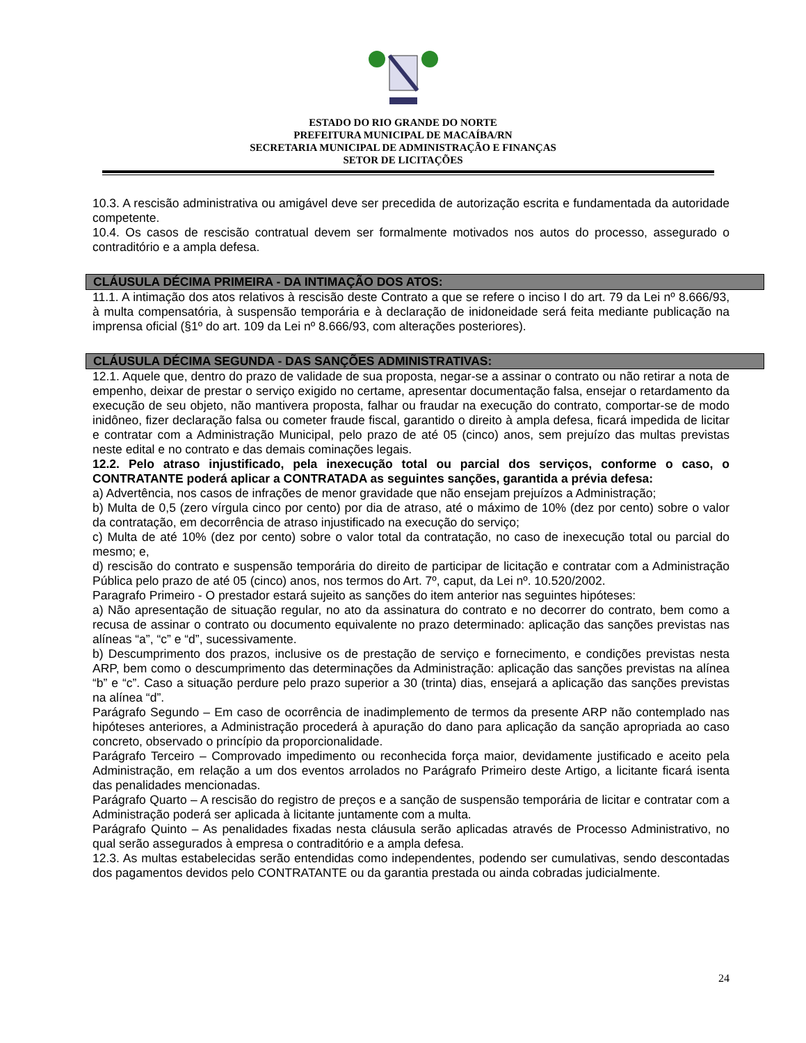ESTADO DO RIO GRANDE DO NORTE
PREFEITURA MUNICIPAL DE MACAÍBA/RN
SECRETARIA MUNICIPAL DE ADMINISTRAÇÃO E FINANÇAS
SETOR DE LICITAÇÕES
10.3. A rescisão administrativa ou amigável deve ser precedida de autorização escrita e fundamentada da autoridade competente.
10.4. Os casos de rescisão contratual devem ser formalmente motivados nos autos do processo, assegurado o contraditório e a ampla defesa.
CLÁUSULA DÉCIMA PRIMEIRA - DA INTIMAÇÃO DOS ATOS:
11.1. A intimação dos atos relativos à rescisão deste Contrato a que se refere o inciso I do art. 79 da Lei nº 8.666/93, à multa compensatória, à suspensão temporária e à declaração de inidoneidade será feita mediante publicação na imprensa oficial (§1º do art. 109 da Lei nº 8.666/93, com alterações posteriores).
CLÁUSULA DÉCIMA SEGUNDA - DAS SANÇÕES ADMINISTRATIVAS:
12.1. Aquele que, dentro do prazo de validade de sua proposta, negar-se a assinar o contrato ou não retirar a nota de empenho, deixar de prestar o serviço exigido no certame, apresentar documentação falsa, ensejar o retardamento da execução de seu objeto, não mantivera proposta, falhar ou fraudar na execução do contrato, comportar-se de modo inidôneo, fizer declaração falsa ou cometer fraude fiscal, garantido o direito à ampla defesa, ficará impedida de licitar e contratar com a Administração Municipal, pelo prazo de até 05 (cinco) anos, sem prejuízo das multas previstas neste edital e no contrato e das demais cominações legais.
12.2. Pelo atraso injustificado, pela inexecução total ou parcial dos serviços, conforme o caso, o CONTRATANTE poderá aplicar a CONTRATADA as seguintes sanções, garantida a prévia defesa:
a) Advertência, nos casos de infrações de menor gravidade que não ensejam prejuízos a Administração;
b) Multa de 0,5 (zero vírgula cinco por cento) por dia de atraso, até o máximo de 10% (dez por cento) sobre o valor da contratação, em decorrência de atraso injustificado na execução do serviço;
c) Multa de até 10% (dez por cento) sobre o valor total da contratação, no caso de inexecução total ou parcial do mesmo; e,
d) rescisão do contrato e suspensão temporária do direito de participar de licitação e contratar com a Administração Pública pelo prazo de até 05 (cinco) anos, nos termos do Art. 7º, caput, da Lei nº. 10.520/2002.
Paragrafo Primeiro - O prestador estará sujeito as sanções do item anterior nas seguintes hipóteses:
a) Não apresentação de situação regular, no ato da assinatura do contrato e no decorrer do contrato, bem como a recusa de assinar o contrato ou documento equivalente no prazo determinado: aplicação das sanções previstas nas alíneas “a”, “c” e “d”, sucessivamente.
b) Descumprimento dos prazos, inclusive os de prestação de serviço e fornecimento, e condições previstas nesta ARP, bem como o descumprimento das determinações da Administração: aplicação das sanções previstas na alínea “b” e “c”. Caso a situação perdure pelo prazo superior a 30 (trinta) dias, ensejará a aplicação das sanções previstas na alínea “d”.
Parágrafo Segundo – Em caso de ocorrência de inadimplemento de termos da presente ARP não contemplado nas hipóteses anteriores, a Administração procederá à apuração do dano para aplicação da sanção apropriada ao caso concreto, observado o princípio da proporcionalidade.
Parágrafo Terceiro – Comprovado impedimento ou reconhecida força maior, devidamente justificado e aceito pela Administração, em relação a um dos eventos arrolados no Parágrafo Primeiro deste Artigo, a licitante ficará isenta das penalidades mencionadas.
Parágrafo Quarto – A rescisão do registro de preços e a sanção de suspensão temporária de licitar e contratar com a Administração poderá ser aplicada à licitante juntamente com a multa.
Parágrafo Quinto – As penalidades fixadas nesta cláusula serão aplicadas através de Processo Administrativo, no qual serão assegurados à empresa o contraditório e a ampla defesa.
12.3. As multas estabelecidas serão entendidas como independentes, podendo ser cumulativas, sendo descontadas dos pagamentos devidos pelo CONTRATANTE ou da garantia prestada ou ainda cobradas judicialmente.
24